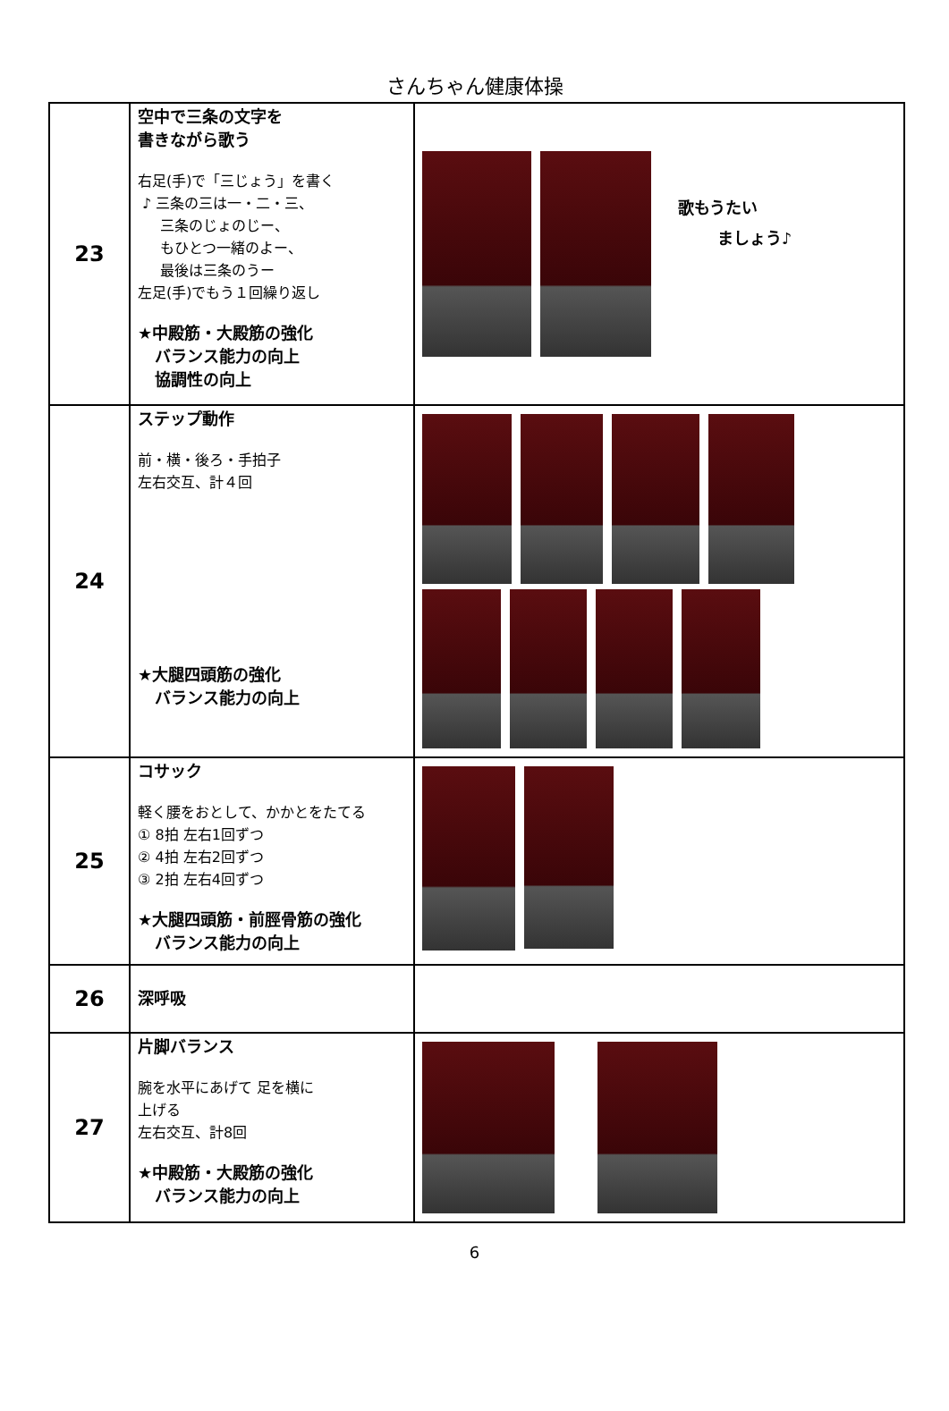さんちゃん健康体操
| 23 | 空中で三条の文字を 書きながら歌う 右足(手)で「三じょう」を書く ♪ 三条の三は一・二・三、 三条のじょのじー、 もひとつ一緒のよー、 最後は三条のうー 左足(手)でもう１回繰り返し ★中殿筋・大殿筋の強化 バランス能力の向上 協調性の向上 | 歌もうたい ましょう♪ |
| 24 | ステップ動作 前・横・後ろ・手拍子 左右交互、計４回 ★大腿四頭筋の強化 バランス能力の向上 | |
| 25 | コサック 軽く腰をおとして、かかとをたてる ① 8拍 左右1回ずつ ② 4拍 左右2回ずつ ③ 2拍 左右4回ずつ ★大腿四頭筋・前脛骨筋の強化 バランス能力の向上 | |
| 26 | 深呼吸 | |
| 27 | 片脚バランス 腕を水平にあげて 足を横に 上げる 左右交互、計8回 ★中殿筋・大殿筋の強化 バランス能力の向上 | |
6